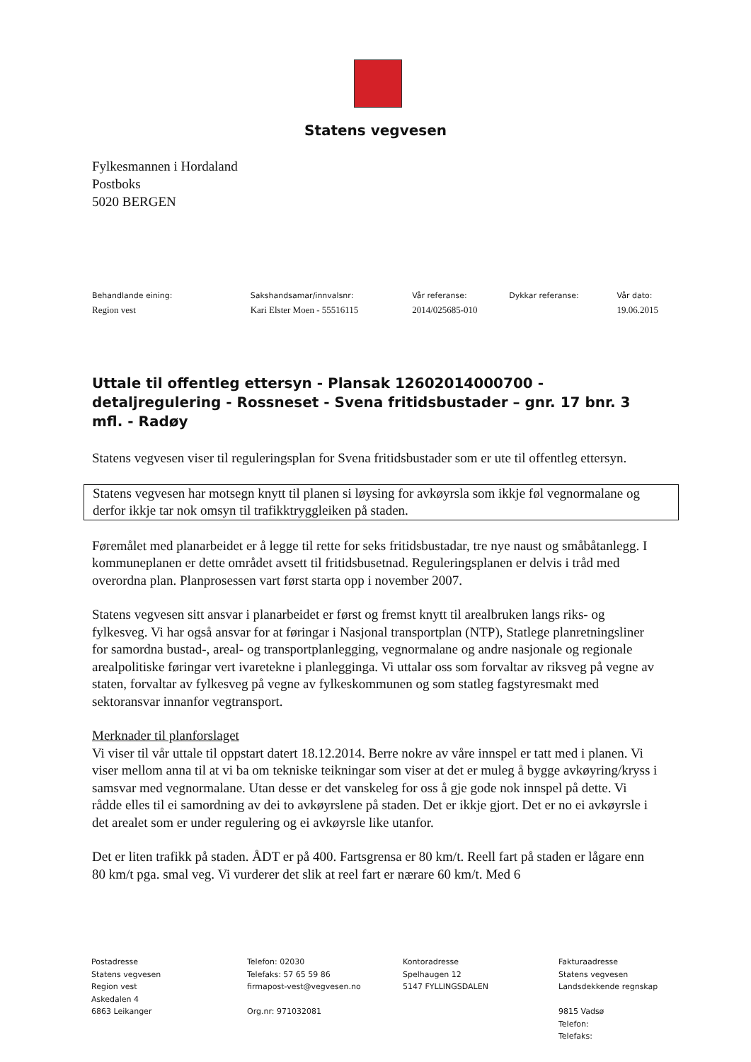Statens vegvesen
Fylkesmannen i Hordaland
Postboks
5020 BERGEN
Behandlande eining:
Region vest
Sakshandsamar/innvalsnr:
Kari Elster Moen - 55516115
Vår referanse:
2014/025685-010
Dykkar referanse: Vår dato:
19.06.2015
Uttale til offentleg ettersyn - Plansak 12602014000700 - detaljregulering - Rossneset - Svena fritidsbustader – gnr. 17 bnr. 3 mfl. - Radøy
Statens vegvesen viser til reguleringsplan for Svena fritidsbustader som er ute til offentleg ettersyn.
Statens vegvesen har motsegn knytt til planen si løysing for avkøyrsla som ikkje føl vegnormalane og derfor ikkje tar nok omsyn til trafikktryggleiken på staden.
Føremålet med planarbeidet er å legge til rette for seks fritidsbustadar, tre nye naust og småbåtanlegg. I kommuneplanen er dette området avsett til fritidsbusetnad. Reguleringsplanen er delvis i tråd med overordna plan. Planprosessen vart først starta opp i november 2007.
Statens vegvesen sitt ansvar i planarbeidet er først og fremst knytt til arealbruken langs riks- og fylkesveg. Vi har også ansvar for at føringar i Nasjonal transportplan (NTP), Statlege planretningsliner for samordna bustad-, areal- og transportplanlegging, vegnormalane og andre nasjonale og regionale arealpolitiske føringar vert ivaretekne i planlegginga. Vi uttalar oss som forvaltar av riksveg på vegne av staten, forvaltar av fylkesveg på vegne av fylkeskommunen og som statleg fagstyresmakt med sektoransvar innanfor vegtransport.
Merknader til planforslaget
Vi viser til vår uttale til oppstart datert 18.12.2014. Berre nokre av våre innspel er tatt med i planen. Vi viser mellom anna til at vi ba om tekniske teikningar som viser at det er muleg å bygge avkøyring/kryss i samsvar med vegnormalane. Utan desse er det vanskeleg for oss å gje gode nok innspel på dette. Vi rådde elles til ei samordning av dei to avkøyrslene på staden. Det er ikkje gjort. Det er no ei avkøyrsle i det arealet som er under regulering og ei avkøyrsle like utanfor.
Det er liten trafikk på staden. ÅDT er på 400. Fartsgrensa er 80 km/t. Reell fart på staden er lågare enn 80 km/t pga. smal veg. Vi vurderer det slik at reel fart er nærare 60 km/t. Med 6
Postadresse
Statens vegvesen
Region vest
Askedalen 4
6863 Leikanger
Telefon: 02030
Telefaks: 57 65 59 86
firmapost-vest@vegvesen.no
Org.nr: 971032081
Kontoradresse
Spelhaugen 12
5147 FYLLINGSDALEN
Fakturaadresse
Statens vegvesen
Landsdekkende regnskap
9815 Vadsø
Telefon:
Telefaks: